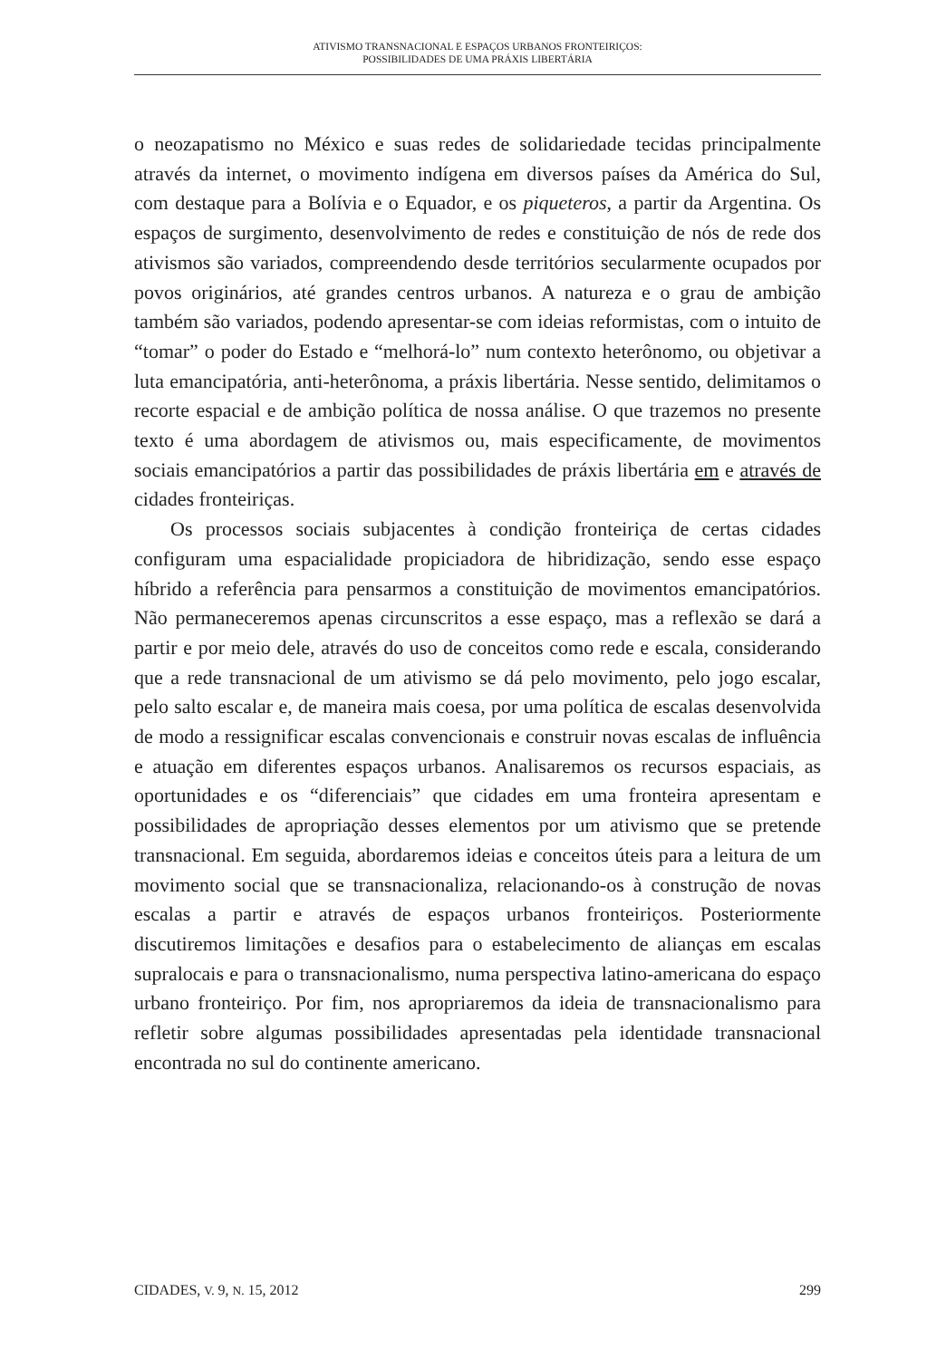ATIVISMO TRANSNACIONAL E ESPAÇOS URBANOS FRONTEIRIÇOS:
POSSIBILIDADES DE UMA PRÁXIS LIBERTÁRIA
o neozapatismo no México e suas redes de solidariedade tecidas principalmente através da internet, o movimento indígena em diversos países da América do Sul, com destaque para a Bolívia e o Equador, e os piqueteros, a partir da Argentina. Os espaços de surgimento, desenvolvimento de redes e constituição de nós de rede dos ativismos são variados, compreendendo desde territórios secularmente ocupados por povos originários, até grandes centros urbanos. A natureza e o grau de ambição também são variados, podendo apresentar-se com ideias reformistas, com o intuito de “tomar” o poder do Estado e “melhorá-lo” num contexto heterônomo, ou objetivar a luta emancipatória, anti-heterônoma, a práxis libertária. Nesse sentido, delimitamos o recorte espacial e de ambição política de nossa análise. O que trazemos no presente texto é uma abordagem de ativismos ou, mais especificamente, de movimentos sociais emancipatórios a partir das possibilidades de práxis libertária em e através de cidades fronteiriças.
Os processos sociais subjacentes à condição fronteiriça de certas cidades configuram uma espacialidade propiciadora de hibridização, sendo esse espaço híbrido a referência para pensarmos a constituição de movimentos emancipatórios. Não permaneceremos apenas circunscritos a esse espaço, mas a reflexão se dará a partir e por meio dele, através do uso de conceitos como rede e escala, considerando que a rede transnacional de um ativismo se dá pelo movimento, pelo jogo escalar, pelo salto escalar e, de maneira mais coesa, por uma política de escalas desenvolvida de modo a ressignificar escalas convencionais e construir novas escalas de influência e atuação em diferentes espaços urbanos. Analisaremos os recursos espaciais, as oportunidades e os “diferenciais” que cidades em uma fronteira apresentam e possibilidades de apropriação desses elementos por um ativismo que se pretende transnacional. Em seguida, abordaremos ideias e conceitos úteis para a leitura de um movimento social que se transnacionaliza, relacionando-os à construção de novas escalas a partir e através de espaços urbanos fronteiriços. Posteriormente discutiremos limitações e desafios para o estabelecimento de alianças em escalas supralocais e para o transnacionalismo, numa perspectiva latino-americana do espaço urbano fronteiriço. Por fim, nos apropriaremos da ideia de transnacionalismo para refletir sobre algumas possibilidades apresentadas pela identidade transnacional encontrada no sul do continente americano.
CIDADES, V. 9, N. 15, 2012 299